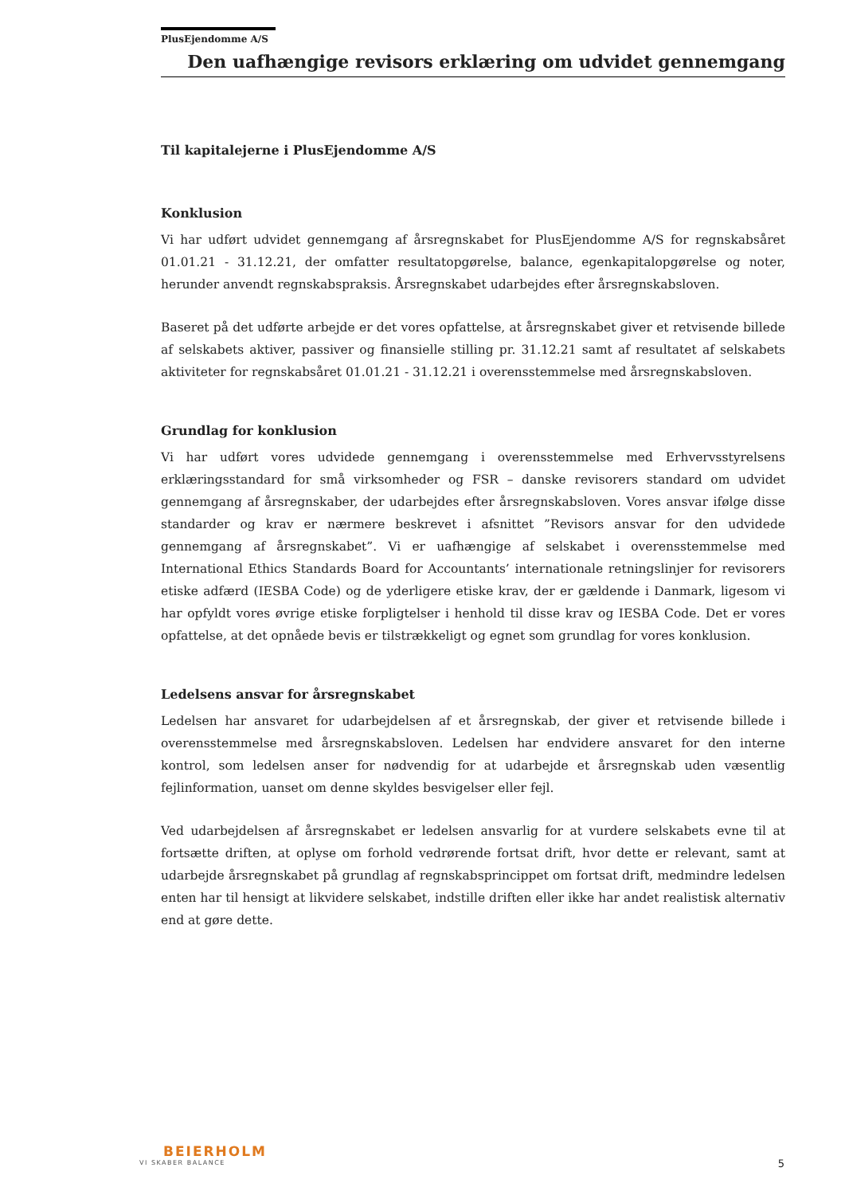PlusEjendomme A/S
Den uafhængige revisors erklæring om udvidet gennemgang
Til kapitalejerne i PlusEjendomme A/S
Konklusion
Vi har udført udvidet gennemgang af årsregnskabet for PlusEjendomme A/S for regnskabsåret 01.01.21 - 31.12.21, der omfatter resultatopgørelse, balance, egenkapitalopgørelse og noter, herunder anvendt regnskabspraksis. Årsregnskabet udarbejdes efter årsregnskabsloven.
Baseret på det udførte arbejde er det vores opfattelse, at årsregnskabet giver et retvisende billede af selskabets aktiver, passiver og finansielle stilling pr. 31.12.21 samt af resultatet af selskabets aktiviteter for regnskabsåret 01.01.21 - 31.12.21 i overensstemmelse med årsregnskabsloven.
Grundlag for konklusion
Vi har udført vores udvidede gennemgang i overensstemmelse med Erhvervsstyrelsens erklæringsstandard for små virksomheder og FSR – danske revisorers standard om udvidet gennemgang af årsregnskaber, der udarbejdes efter årsregnskabsloven. Vores ansvar ifølge disse standarder og krav er nærmere beskrevet i afsnittet ”Revisors ansvar for den udvidede gennemgang af årsregnskabet”. Vi er uafhængige af selskabet i overensstemmelse med International Ethics Standards Board for Accountants’ internationale retningslinjer for revisorers etiske adfærd (IESBA Code) og de yderligere etiske krav, der er gældende i Danmark, ligesom vi har opfyldt vores øvrige etiske forpligtelser i henhold til disse krav og IESBA Code. Det er vores opfattelse, at det opnåede bevis er tilstrækkeligt og egnet som grundlag for vores konklusion.
Ledelsens ansvar for årsregnskabet
Ledelsen har ansvaret for udarbejdelsen af et årsregnskab, der giver et retvisende billede i overensstemmelse med årsregnskabsloven. Ledelsen har endvidere ansvaret for den interne kontrol, som ledelsen anser for nødvendig for at udarbejde et årsregnskab uden væsentlig fejlinformation, uanset om denne skyldes besvigelser eller fejl.
Ved udarbejdelsen af årsregnskabet er ledelsen ansvarlig for at vurdere selskabets evne til at fortsætte driften, at oplyse om forhold vedrørende fortsat drift, hvor dette er relevant, samt at udarbejde årsregnskabet på grundlag af regnskabsprincippet om fortsat drift, medmindre ledelsen enten har til hensigt at likvidere selskabet, indstille driften eller ikke har andet realistisk alternativ end at gøre dette.
BEIERHOLM
VI SKABER BALANCE
5